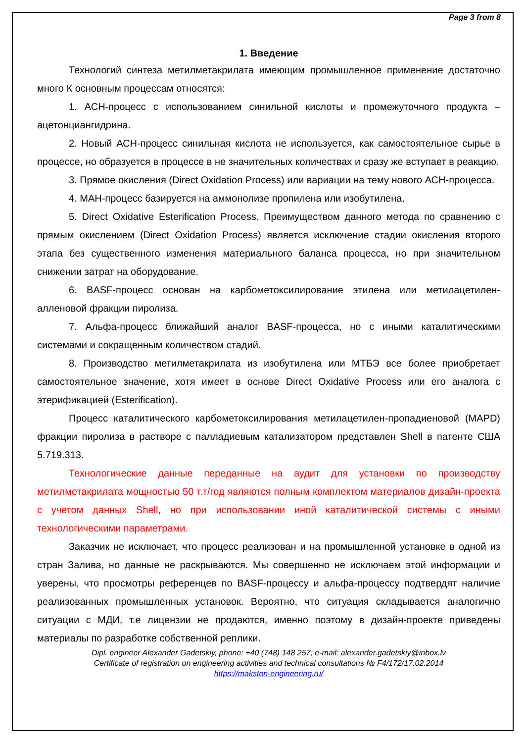Page 3 from 8
1. Введение
Технологий синтеза метилметакрилата имеющим промышленное применение достаточно много К основным процессам относятся:
1. АСН-процесс с использованием синильной кислоты и промежуточного продукта – ацетонциангидрина.
2. Новый АСН-процесс синильная кислота не используется, как самостоятельное сырье в процессе, но образуется в процессе в не значительных количествах и сразу же вступает в реакцию.
3. Прямое окисления (Direct Oxidation Process) или вариации на тему нового АСН-процесса.
4. МАН-процесс базируется на аммонолизе пропилена или изобутилена.
5. Direct Oxidative Esterification Process. Преимуществом данного метода по сравнению с прямым окислением (Direct Oxidation Process) является исключение стадии окисления второго этапа без существенного изменения материального баланса процесса, но при значительном снижении затрат на оборудование.
6. BASF-процесс основан на карбометоксилирование этилена или метилацетилен-алленовой фракции пиролиза.
7. Альфа-процесс ближайший аналог BASF-процесса, но с иными каталитическими системами и сокращенным количеством стадий.
8. Производство метилметакрилата из изобутилена или МТБЭ все более приобретает самостоятельное значение, хотя имеет в основе Direct Oxidative Process или его аналога с этерификацией (Esterification).
Процесс каталитического карбометоксилирования метилацетилен-пропадиеновой (MAPD) фракции пиролиза в растворе с палладиевым катализатором представлен Shell в патенте США 5.719.313.
Технологические данные переданные на аудит для установки по производству метилметакрилата мощностью 50 т.т/год являются полным комплектом материалов дизайн-проекта с учетом данных Shell, но при использовании иной каталитической системы с иными технологическими параметрами.
Заказчик не исключает, что процесс реализован и на промышленной установке в одной из стран Залива, но данные не раскрываются. Мы совершенно не исключаем этой информации и уверены, что просмотры референцев по BASF-процессу и альфа-процессу подтвердят наличие реализованных промышленных установок. Вероятно, что ситуация складывается аналогично ситуации с МДИ, т.е лицензии не продаются, именно поэтому в дизайн-проекте приведены материалы по разработке собственной реплики.
Dipl. engineer Alexander Gadetskiy, phone: +40 (748) 148 257; e-mail: alexander.gadetskiy@inbox.lv
Certificate of registration on engineering activities and technical consultations № F4/172/17.02.2014
https://makston-engineering.ru/